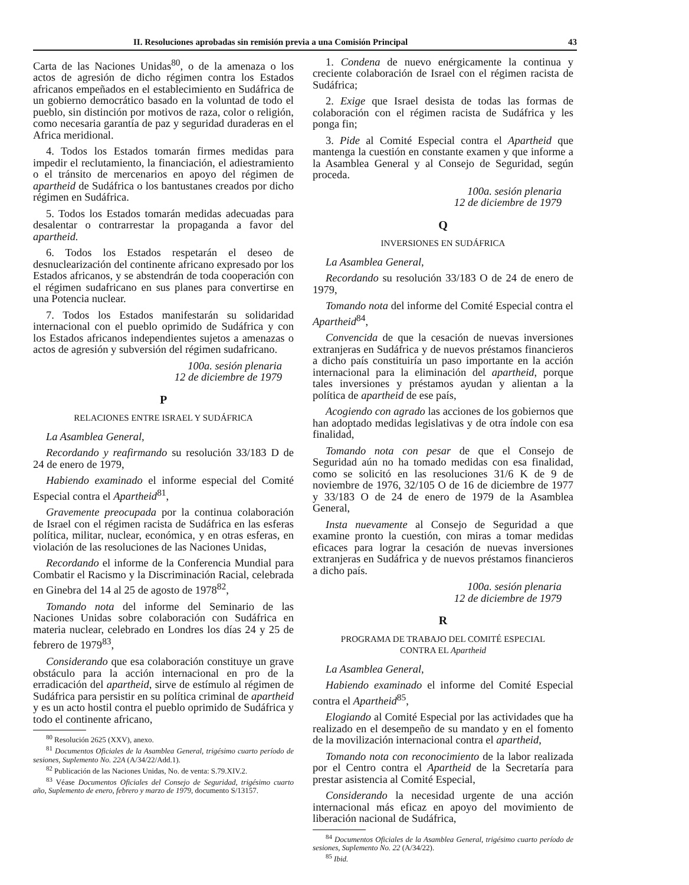II. Resoluciones aprobadas sin remisión previa a una Comisión Principal 43
Carta de las Naciones Unidas<sup>80</sup>, o de la amenaza o los actos de agresión de dicho régimen contra los Estados africanos empeñados en el establecimiento en Sudáfrica de un gobierno democrático basado en la voluntad de todo el pueblo, sin distinción por motivos de raza, color o religión, como necesaria garantía de paz y seguridad duraderas en el Africa meridional.
4. Todos los Estados tomarán firmes medidas para impedir el reclutamiento, la financiación, el adiestramiento o el tránsito de mercenarios en apoyo del régimen de apartheid de Sudáfrica o los bantustanes creados por dicho régimen en Sudáfrica.
5. Todos los Estados tomarán medidas adecuadas para desalentar o contrarrestar la propaganda a favor del apartheid.
6. Todos los Estados respetarán el deseo de desnuclearización del continente africano expresado por los Estados africanos, y se abstendrán de toda cooperación con el régimen sudafricano en sus planes para convertirse en una Potencia nuclear.
7. Todos los Estados manifestarán su solidaridad internacional con el pueblo oprimido de Sudáfrica y con los Estados africanos independientes sujetos a amenazas o actos de agresión y subversión del régimen sudafricano.
100a. sesión plenaria
12 de diciembre de 1979
P
RELACIONES ENTRE ISRAEL Y SUDÁFRICA
La Asamblea General,
Recordando y reafirmando su resolución 33/183 D de 24 de enero de 1979,
Habiendo examinado el informe especial del Comité Especial contra el Apartheid<sup>81</sup>,
Gravemente preocupada por la continua colaboración de Israel con el régimen racista de Sudáfrica en las esferas política, militar, nuclear, económica, y en otras esferas, en violación de las resoluciones de las Naciones Unidas,
Recordando el informe de la Conferencia Mundial para Combatir el Racismo y la Discriminación Racial, celebrada en Ginebra del 14 al 25 de agosto de 1978<sup>82</sup>,
Tomando nota del informe del Seminario de las Naciones Unidas sobre colaboración con Sudáfrica en materia nuclear, celebrado en Londres los días 24 y 25 de febrero de 1979<sup>83</sup>,
Considerando que esa colaboración constituye un grave obstáculo para la acción internacional en pro de la erradicación del apartheid, sirve de estímulo al régimen de Sudáfrica para persistir en su política criminal de apartheid y es un acto hostil contra el pueblo oprimido de Sudáfrica y todo el continente africano,
<sup>80</sup> Resolución 2625 (XXV), anexo.
<sup>81</sup> Documentos Oficiales de la Asamblea General, trigésimo cuarto período de sesiones, Suplemento No. 22A (A/34/22/Add.1).
<sup>82</sup> Publicación de las Naciones Unidas, No. de venta: S.79.XIV.2.
<sup>83</sup> Véase Documentos Oficiales del Consejo de Seguridad, trigésimo cuarto año, Suplemento de enero, febrero y marzo de 1979, documento S/13157.
1. Condena de nuevo enérgicamente la continua y creciente colaboración de Israel con el régimen racista de Sudáfrica;
2. Exige que Israel desista de todas las formas de colaboración con el régimen racista de Sudáfrica y les ponga fin;
3. Pide al Comité Especial contra el Apartheid que mantenga la cuestión en constante examen y que informe a la Asamblea General y al Consejo de Seguridad, según proceda.
100a. sesión plenaria
12 de diciembre de 1979
Q
INVERSIONES EN SUDÁFRICA
La Asamblea General,
Recordando su resolución 33/183 O de 24 de enero de 1979,
Tomando nota del informe del Comité Especial contra el Apartheid<sup>84</sup>,
Convencida de que la cesación de nuevas inversiones extranjeras en Sudáfrica y de nuevos préstamos financieros a dicho país constituiría un paso importante en la acción internacional para la eliminación del apartheid, porque tales inversiones y préstamos ayudan y alientan a la política de apartheid de ese país,
Acogiendo con agrado las acciones de los gobiernos que han adoptado medidas legislativas y de otra índole con esa finalidad,
Tomando nota con pesar de que el Consejo de Seguridad aún no ha tomado medidas con esa finalidad, como se solicitó en las resoluciones 31/6 K de 9 de noviembre de 1976, 32/105 O de 16 de diciembre de 1977 y 33/183 O de 24 de enero de 1979 de la Asamblea General,
Insta nuevamente al Consejo de Seguridad a que examine pronto la cuestión, con miras a tomar medidas eficaces para lograr la cesación de nuevas inversiones extranjeras en Sudáfrica y de nuevos préstamos financieros a dicho país.
100a. sesión plenaria
12 de diciembre de 1979
R
PROGRAMA DE TRABAJO DEL COMITÉ ESPECIAL
CONTRA EL Apartheid
La Asamblea General,
Habiendo examinado el informe del Comité Especial contra el Apartheid<sup>85</sup>,
Elogiando al Comité Especial por las actividades que ha realizado en el desempeño de su mandato y en el fomento de la movilización internacional contra el apartheid,
Tomando nota con reconocimiento de la labor realizada por el Centro contra el Apartheid de la Secretaría para prestar asistencia al Comité Especial,
Considerando la necesidad urgente de una acción internacional más eficaz en apoyo del movimiento de liberación nacional de Sudáfrica,
<sup>84</sup> Documentos Oficiales de la Asamblea General, trigésimo cuarto período de sesiones, Suplemento No. 22 (A/34/22).
<sup>85</sup> Ibid.